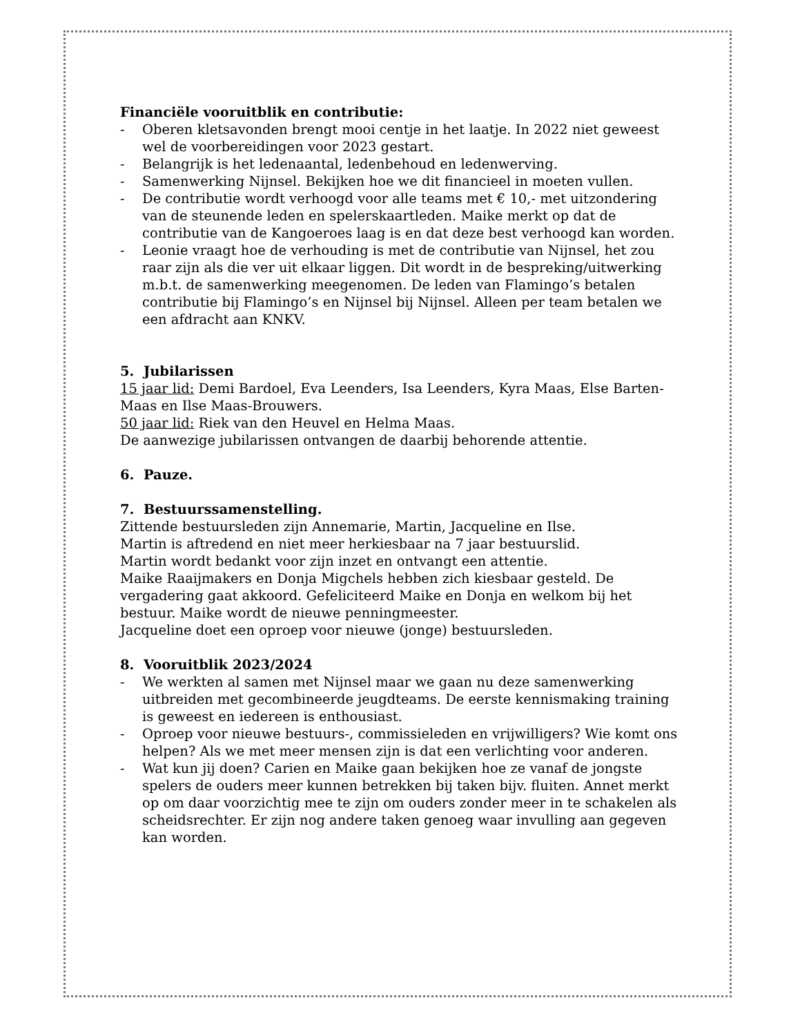Financiële vooruitblik en contributie:
- Oberen kletsavonden brengt mooi centje in het laatje. In 2022 niet geweest wel de voorbereidingen voor 2023 gestart.
- Belangrijk is het ledenaantal, ledenbehoud en ledenwerving.
- Samenwerking Nijnsel. Bekijken hoe we dit financieel in moeten vullen.
- De contributie wordt verhoogd voor alle teams met € 10,- met uitzondering van de steunende leden en spelerskaartleden. Maike merkt op dat de contributie van de Kangoeroes laag is en dat deze best verhoogd kan worden.
- Leonie vraagt hoe de verhouding is met de contributie van Nijnsel, het zou raar zijn als die ver uit elkaar liggen. Dit wordt in de bespreking/uitwerking m.b.t. de samenwerking meegenomen. De leden van Flamingo’s betalen contributie bij Flamingo’s en Nijnsel bij Nijnsel. Alleen per team betalen we een afdracht aan KNKV.
5. Jubilarissen
15 jaar lid: Demi Bardoel, Eva Leenders, Isa Leenders, Kyra Maas, Else Barten-Maas en Ilse Maas-Brouwers.
50 jaar lid: Riek van den Heuvel en Helma Maas.
De aanwezige jubilarissen ontvangen de daarbij behorende attentie.
6. Pauze.
7. Bestuurssamenstelling.
Zittende bestuursleden zijn Annemarie, Martin, Jacqueline en Ilse.
Martin is aftredend en niet meer herkiesbaar na 7 jaar bestuurslid.
Martin wordt bedankt voor zijn inzet en ontvangt een attentie.
Maike Raaijmakers en Donja Migchels hebben zich kiesbaar gesteld. De vergadering gaat akkoord. Gefeliciteerd Maike en Donja en welkom bij het bestuur. Maike wordt de nieuwe penningmeester.
Jacqueline doet een oproep voor nieuwe (jonge) bestuursleden.
8. Vooruitblik 2023/2024
- We werkten al samen met Nijnsel maar we gaan nu deze samenwerking uitbreiden met gecombineerde jeugdteams. De eerste kennismaking training is geweest en iedereen is enthousiast.
- Oproep voor nieuwe bestuurs-, commissieleden en vrijwilligers? Wie komt ons helpen? Als we met meer mensen zijn is dat een verlichting voor anderen.
- Wat kun jij doen? Carien en Maike gaan bekijken hoe ze vanaf de jongste spelers de ouders meer kunnen betrekken bij taken bijv. fluiten. Annet merkt op om daar voorzichtig mee te zijn om ouders zonder meer in te schakelen als scheidsrechter. Er zijn nog andere taken genoeg waar invulling aan gegeven kan worden.